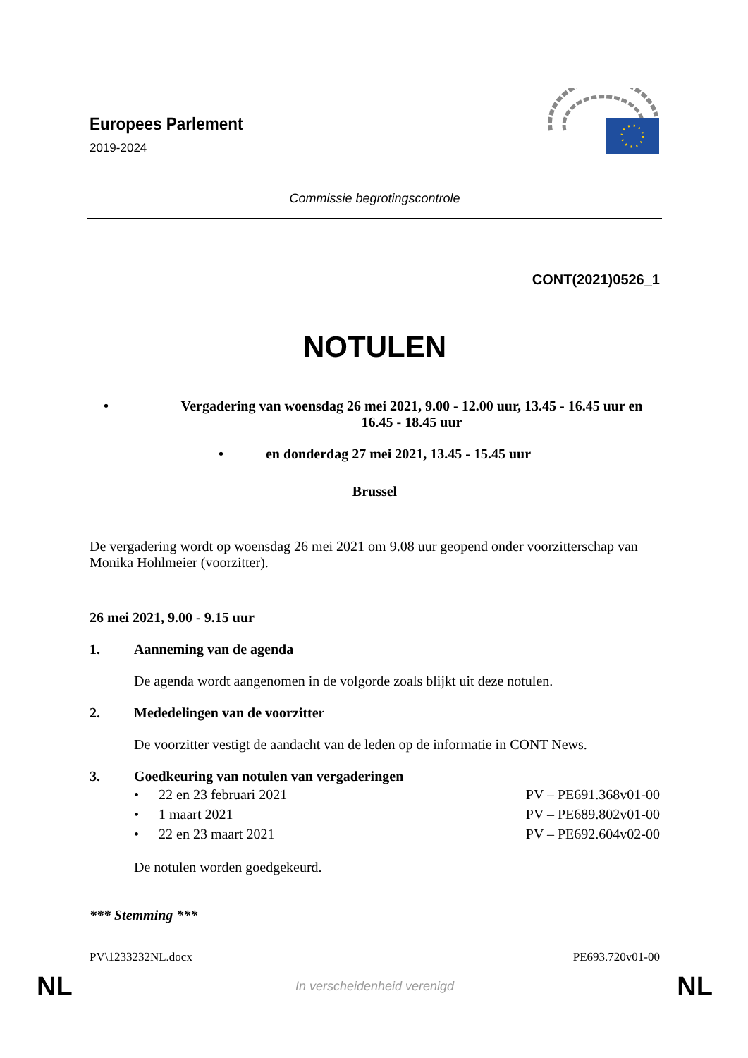Europees Parlement
2019-2024
Commissie begrotingscontrole
CONT(2021)0526_1
NOTULEN
• Vergadering van woensdag 26 mei 2021, 9.00 - 12.00 uur, 13.45 - 16.45 uur en 16.45 - 18.45 uur
• en donderdag 27 mei 2021, 13.45 - 15.45 uur
Brussel
De vergadering wordt op woensdag 26 mei 2021 om 9.08 uur geopend onder voorzitterschap van Monika Hohlmeier (voorzitter).
26 mei 2021, 9.00 - 9.15 uur
1. Aanneming van de agenda
De agenda wordt aangenomen in de volgorde zoals blijkt uit deze notulen.
2. Mededelingen van de voorzitter
De voorzitter vestigt de aandacht van de leden op de informatie in CONT News.
3. Goedkeuring van notulen van vergaderingen
• 22 en 23 februari 2021 PV – PE691.368v01-00
• 1 maart 2021 PV – PE689.802v01-00
• 22 en 23 maart 2021 PV – PE692.604v02-00
De notulen worden goedgekeurd.
*** Stemming ***
PV\1233232NL.docx PE693.720v01-00
NL In verscheidenheid verenigd NL